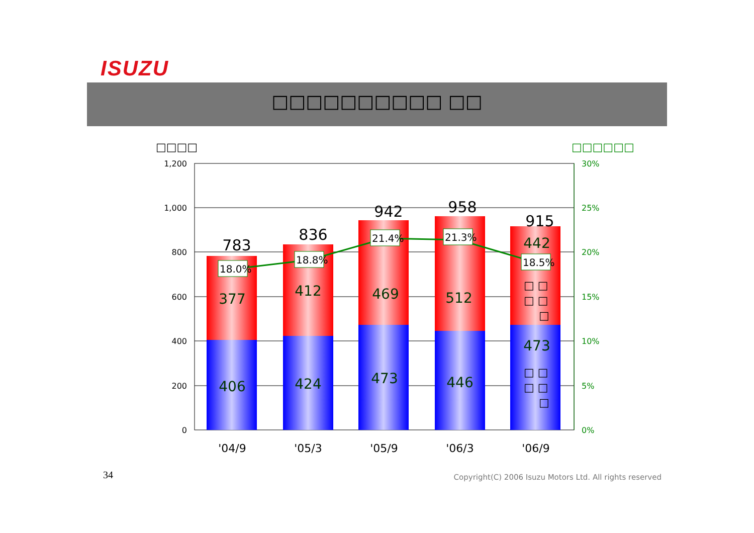ISUZU
□□□□□□□□□□ □□
□□□□
□□□□□□
1,200
1,000
800
600
400
200
0
30%
25%
20%
15%
10%
5%
0%
783
836
942
958
915
377
406
412
424
469
473
512
446
442
473
18.0%
18.8%
21.4%
21.3%
18.5%
□ □
□ □
□
□ □
□ □
□
'04/9
'05/3
'05/9
'06/3
'06/9
34
Copyright(C) 2006 Isuzu Motors Ltd. All rights reserved